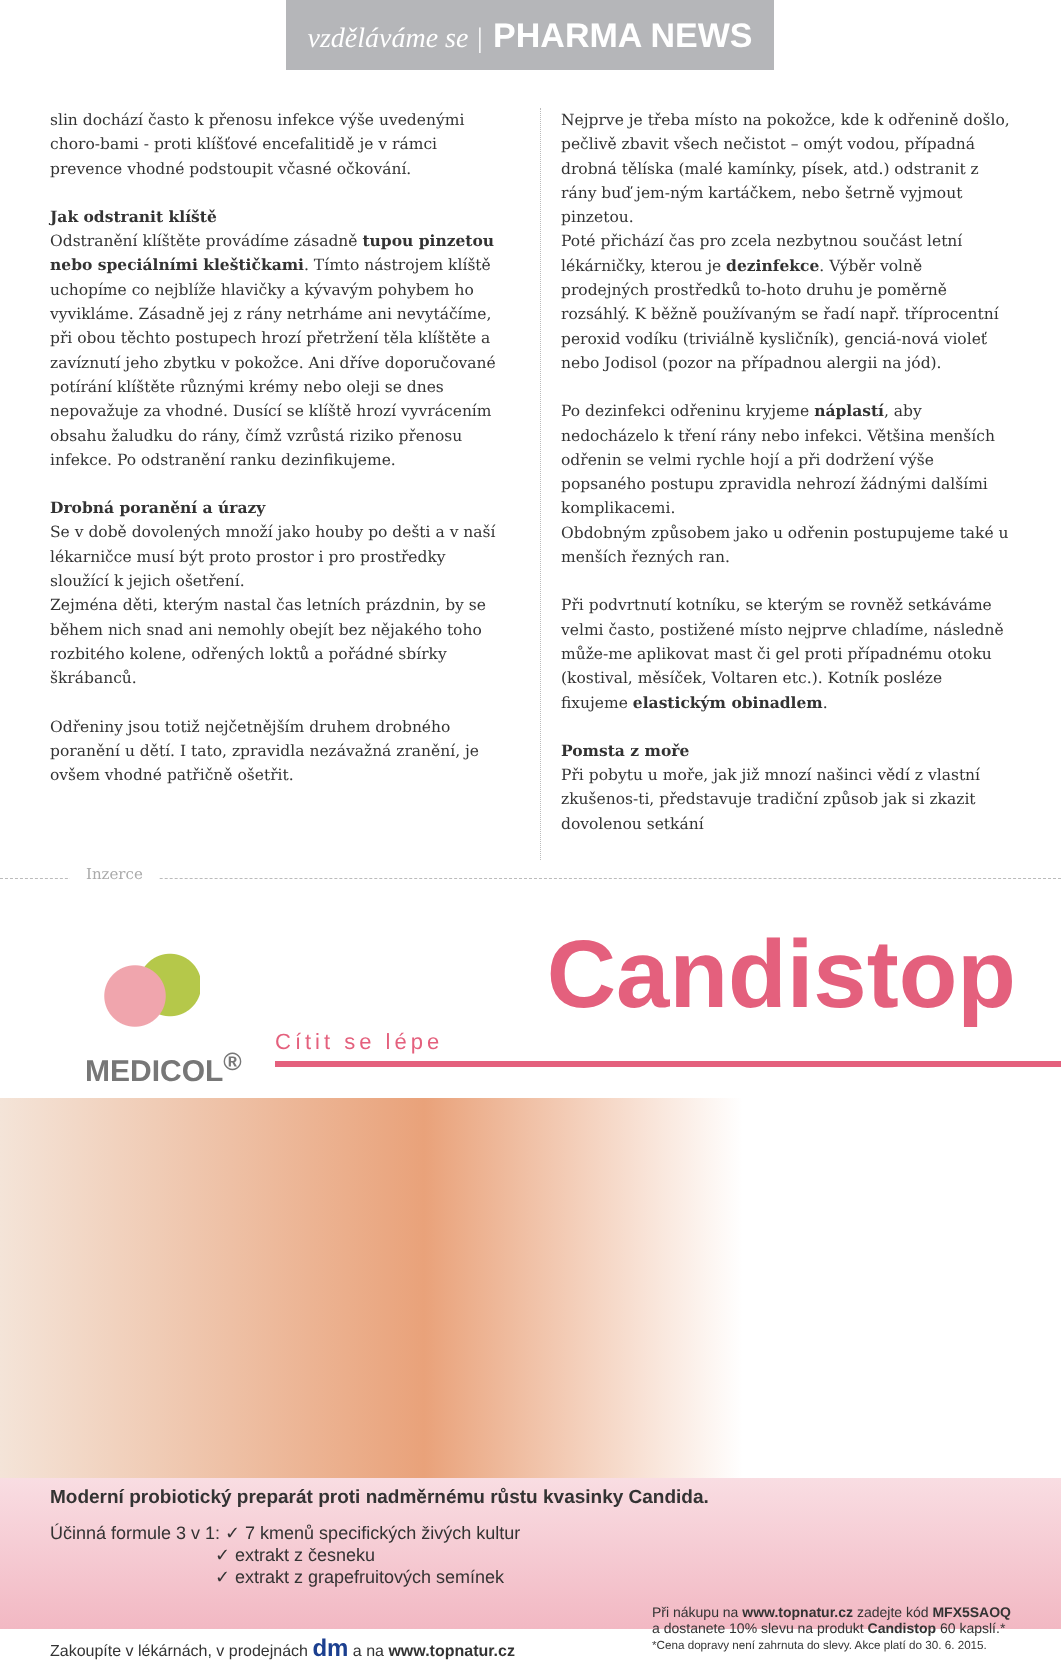vzděláváme se | PHARMA NEWS
slin dochází často k přenosu infekce výše uvedenými choro-bami - proti klíšťové encefalitidě je v rámci prevence vhodné podstoupit včasné očkování.
Jak odstranit klíště
Odstranění klíštěte provádíme zásadně tupou pinzetou nebo speciálními kleštičkami. Tímto nástrojem klíště uchopíme co nejblíže hlavičky a kývavým pohybem ho vyvikláme. Zásadně jej z rány netrháme ani nevytáčíme, při obou těchto postupech hrozí přetržení těla klíštěte a zavíznutí jeho zbytku v pokožce. Ani dříve doporučované potírání klíštěte různými krémy nebo oleji se dnes nepovažuje za vhodné. Dusící se klíště hrozí vyvrácením obsahu žaludku do rány, čímž vzrůstá riziko přenosu infekce. Po odstranění ranku dezinfikujeme.
Drobná poranění a úrazy
Se v době dovolených množí jako houby po dešti a v naší lékarničce musí být proto prostor i pro prostředky sloužící k jejich ošetření.
Zejména děti, kterým nastal čas letních prázdnin, by se během nich snad ani nemohly obejít bez nějakého toho rozbitého kolene, odřených loktů a pořádné sbírky škrábanců.
Odřeniny jsou totiž nejčetnějším druhem drobného poranění u dětí. I tato, zpravidla nezávažná zranění, je ovšem vhodné patřičně ošetřit.
Nejprve je třeba místo na pokožce, kde k odřenině došlo, pečlivě zbavit všech nečistot – omýt vodou, případná drobná tělíska (malé kamínky, písek, atd.) odstranit z rány buď jem-ným kartáčkem, nebo šetrně vyjmout pinzetou.
Poté přichází čas pro zcela nezbytnou součást letní lékárničky, kterou je dezinfekce. Výběr volně prodejných prostředků to-hoto druhu je poměrně rozsáhlý. K běžně používaným se řadí např. tříprocentní peroxid vodíku (triviálně kysličník), genciá-nová violeť nebo Jodisol (pozor na případnou alergii na jód).
Po dezinfekci odřeninu kryjeme náplastí, aby nedocházelo k tření rány nebo infekci. Většina menších odřenin se velmi rychle hojí a při dodržení výše popsaného postupu zpravidla nehrozí žádnými dalšími komplikacemi.
Obdobným způsobem jako u odřenin postupujeme také u menších řezných ran.
Při podvrtnutí kotníku, se kterým se rovněž setkáváme velmi často, postižené místo nejprve chladíme, následně může-me aplikovat mast či gel proti případnému otoku (kostival, měsíček, Voltaren etc.). Kotník posléze fixujeme elastickým obinadlem.
Pomsta z moře
Při pobytu u moře, jak již mnozí našinci vědí z vlastní zkušenos-ti, představuje tradiční způsob jak si zkazit dovolenou setkání
Inzerce
MEDICOL<sup>®</sup>
Candistop
Cítit se lépe
Moderní probiotický preparát proti nadměrnému růstu kvasinky Candida.
Účinná formule 3 v 1: ✓ 7 kmenů specifických živých kultur
✓ extrakt z česneku
✓ extrakt z grapefruitových semínek
Zakoupíte v lékárnách, v prodejnách dm a na www.topnatur.cz
Při nákupu na www.topnatur.cz zadejte kód MFX5SAOQ
a dostanete 10% slevu na produkt Candistop 60 kapslí.*
*Cena dopravy není zahrnuta do slevy. Akce platí do 30. 6. 2015.